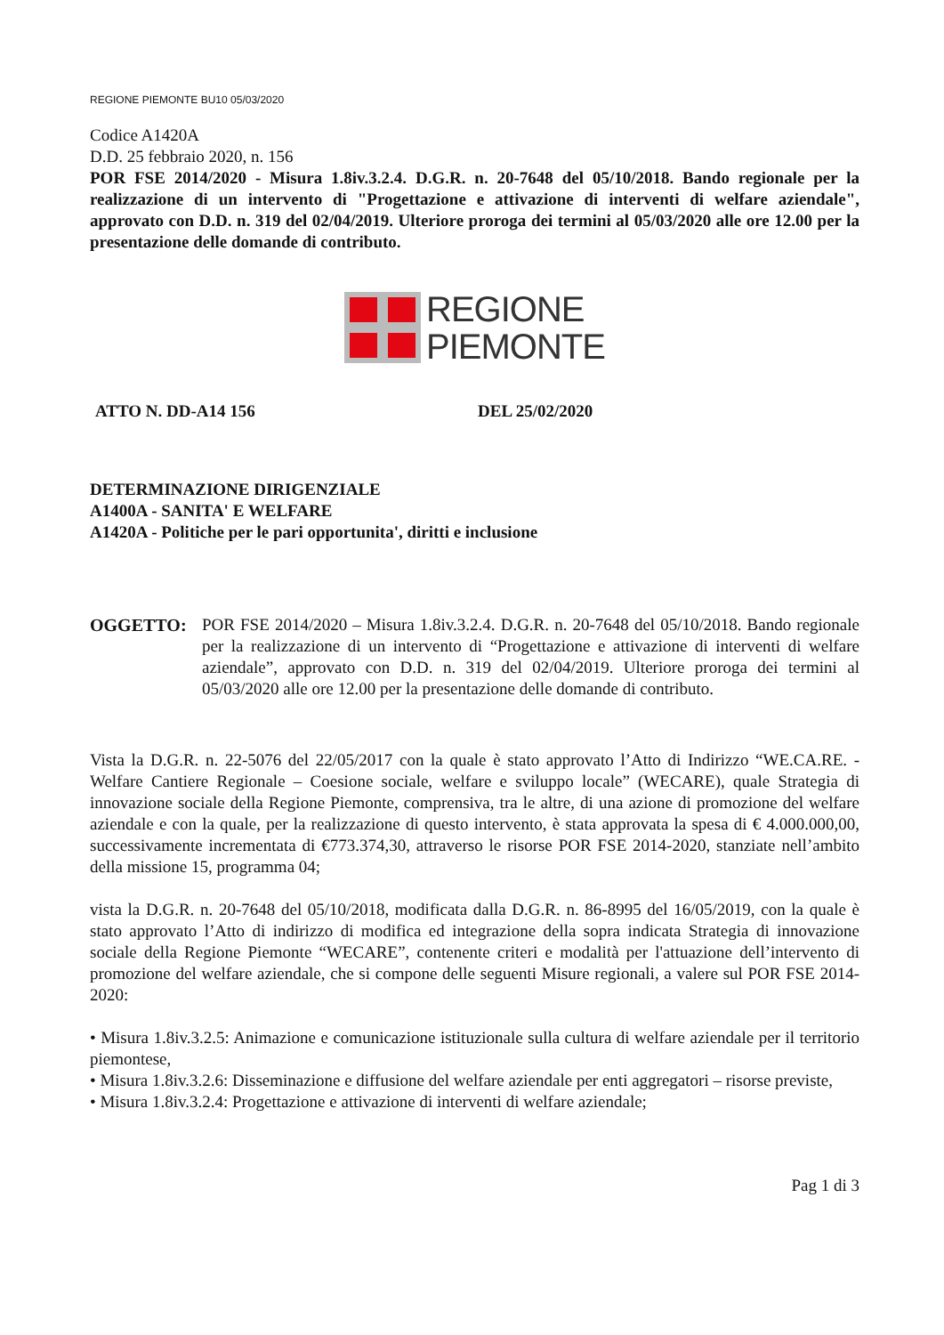REGIONE PIEMONTE BU10 05/03/2020
Codice A1420A
D.D. 25 febbraio 2020, n. 156
POR FSE 2014/2020 - Misura 1.8iv.3.2.4. D.G.R. n. 20-7648 del 05/10/2018. Bando regionale per la realizzazione di un intervento di "Progettazione e attivazione di interventi di welfare aziendale", approvato con D.D. n. 319 del 02/04/2019. Ulteriore proroga dei termini al 05/03/2020 alle ore 12.00 per la presentazione delle domande di contributo.
REGIONE
PIEMONTE
ATTO N. DD-A14 156 DEL 25/02/2020
DETERMINAZIONE DIRIGENZIALE
A1400A - SANITA' E WELFARE
A1420A - Politiche per le pari opportunita', diritti e inclusione
OGGETTO: POR FSE 2014/2020 – Misura 1.8iv.3.2.4. D.G.R. n. 20-7648 del 05/10/2018. Bando regionale per la realizzazione di un intervento di “Progettazione e attivazione di interventi di welfare aziendale”, approvato con D.D. n. 319 del 02/04/2019. Ulteriore proroga dei termini al 05/03/2020 alle ore 12.00 per la presentazione delle domande di contributo.
Vista la D.G.R. n. 22-5076 del 22/05/2017 con la quale è stato approvato l’Atto di Indirizzo “WE.CA.RE. - Welfare Cantiere Regionale – Coesione sociale, welfare e sviluppo locale” (WECARE), quale Strategia di innovazione sociale della Regione Piemonte, comprensiva, tra le altre, di una azione di promozione del welfare aziendale e con la quale, per la realizzazione di questo intervento, è stata approvata la spesa di € 4.000.000,00, successivamente incrementata di €773.374,30, attraverso le risorse POR FSE 2014-2020, stanziate nell’ambito della missione 15, programma 04;
vista la D.G.R. n. 20-7648 del 05/10/2018, modificata dalla D.G.R. n. 86-8995 del 16/05/2019, con la quale è stato approvato l’Atto di indirizzo di modifica ed integrazione della sopra indicata Strategia di innovazione sociale della Regione Piemonte “WECARE”, contenente criteri e modalità per l'attuazione dell’intervento di promozione del welfare aziendale, che si compone delle seguenti Misure regionali, a valere sul POR FSE 2014-2020:
• Misura 1.8iv.3.2.5: Animazione e comunicazione istituzionale sulla cultura di welfare aziendale per il territorio piemontese,
• Misura 1.8iv.3.2.6: Disseminazione e diffusione del welfare aziendale per enti aggregatori – risorse previste,
• Misura 1.8iv.3.2.4: Progettazione e attivazione di interventi di welfare aziendale;
Pag 1 di 3